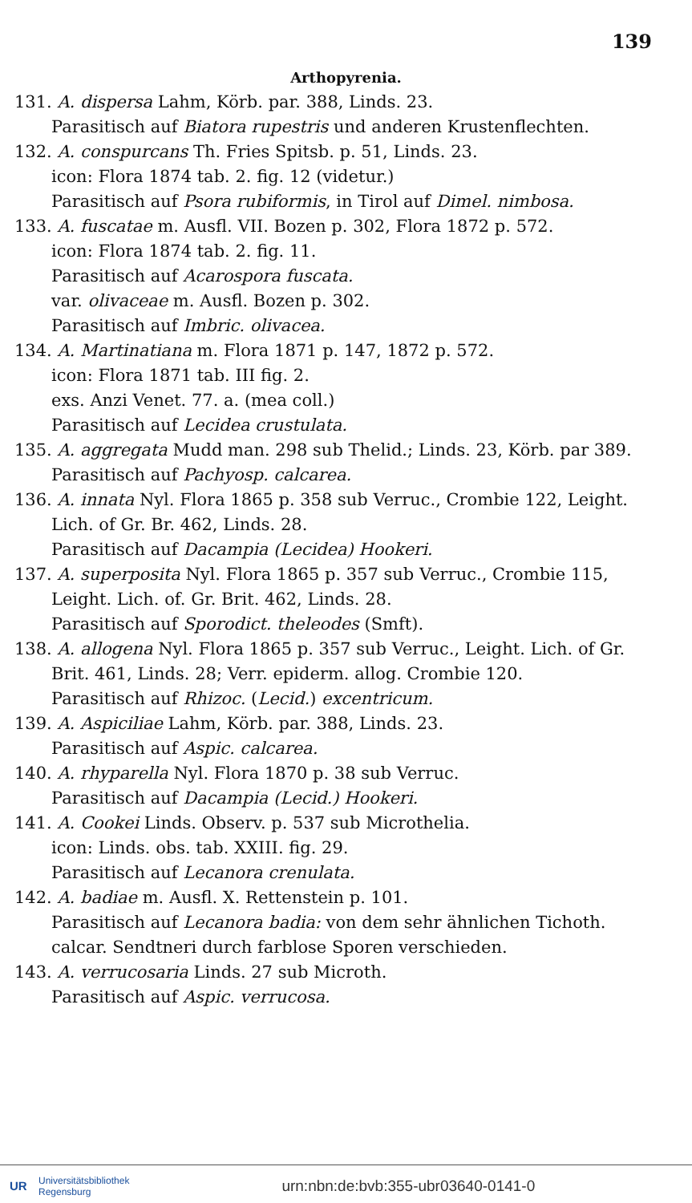139
Arthopyrenia.
131. A. dispersa Lahm, Körb. par. 388, Linds. 23.
Parasitisch auf Biatora rupestris und anderen Krustenflechten.
132. A. conspurcans Th. Fries Spitsb. p. 51, Linds. 23.
icon: Flora 1874 tab. 2. fig. 12 (videtur.)
Parasitisch auf Psora rubiformis, in Tirol auf Dimel. nimbosa.
133. A. fuscatae m. Ausfl. VII. Bozen p. 302, Flora 1872 p. 572.
icon: Flora 1874 tab. 2. fig. 11.
Parasitisch auf Acarospora fuscata.
var. olivaceae m. Ausfl. Bozen p. 302.
Parasitisch auf Imbric. olivacea.
134. A. Martinatiana m. Flora 1871 p. 147, 1872 p. 572.
icon: Flora 1871 tab. III fig. 2.
exs. Anzi Venet. 77. a. (mea coll.)
Parasitisch auf Lecidea crustulata.
135. A. aggregata Mudd man. 298 sub Thelid.; Linds. 23, Körb. par 389.
Parasitisch auf Pachyosp. calcarea.
136. A. innata Nyl. Flora 1865 p. 358 sub Verruc., Crombie 122, Leight. Lich. of Gr. Br. 462, Linds. 28.
Parasitisch auf Dacampia (Lecidea) Hookeri.
137. A. superposita Nyl. Flora 1865 p. 357 sub Verruc., Crombie 115, Leight. Lich. of. Gr. Brit. 462, Linds. 28.
Parasitisch auf Sporodict. theleodes (Smft).
138. A. allogena Nyl. Flora 1865 p. 357 sub Verruc., Leight. Lich. of Gr. Brit. 461, Linds. 28; Verr. epiderm. allog. Crombie 120.
Parasitisch auf Rhizoc. (Lecid.) excentricum.
139. A. Aspiciliae Lahm, Körb. par. 388, Linds. 23.
Parasitisch auf Aspic. calcarea.
140. A. rhyparella Nyl. Flora 1870 p. 38 sub Verruc.
Parasitisch auf Dacampia (Lecid.) Hookeri.
141. A. Cookei Linds. Observ. p. 537 sub Microthelia.
icon: Linds. obs. tab. XXIII. fig. 29.
Parasitisch auf Lecanora crenulata.
142. A. badiae m. Ausfl. X. Rettenstein p. 101.
Parasitisch auf Lecanora badia: von dem sehr ähnlichen Tichoth. calcar. Sendtneri durch farblose Sporen verschieden.
143. A. verrucosaria Linds. 27 sub Microth.
Parasitisch auf Aspic. verrucosa.
UR
Universitätsbibliothek
Regensburg
urn:nbn:de:bvb:355-ubr03640-0141-0